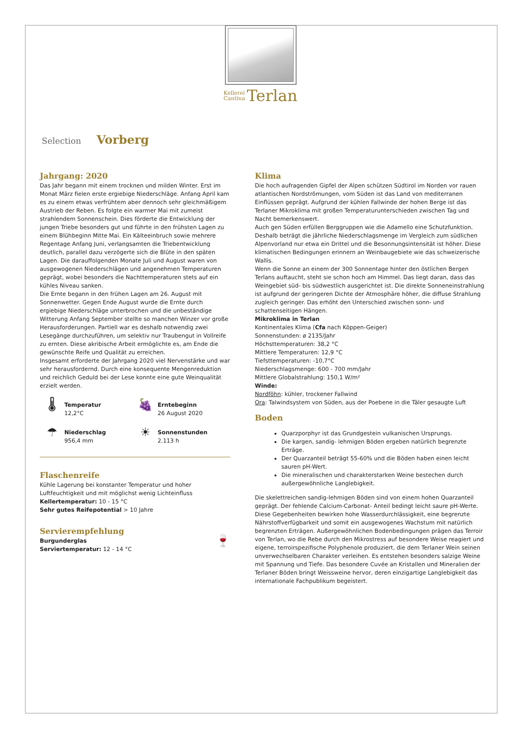Kellerei
Cantina Terlan
Selection Vorberg
Jahrgang: 2020
Das Jahr begann mit einem trocknen und milden Winter. Erst im Monat März fielen erste ergiebige Niederschläge. Anfang April kam es zu einem etwas verfrühtem aber dennoch sehr gleichmäßigem Austrieb der Reben. Es folgte ein warmer Mai mit zumeist strahlendem Sonnenschein. Dies förderte die Entwicklung der jungen Triebe besonders gut und führte in den frühsten Lagen zu einem Blühbeginn Mitte Mai. Ein Kälteeinbruch sowie mehrere Regentage Anfang Juni, verlangsamten die Triebentwicklung deutlich, parallel dazu verzögerte sich die Blüte in den späten Lagen. Die darauffolgenden Monate Juli und August waren von ausgewogenen Niederschlägen und angenehmen Temperaturen geprägt, wobei besonders die Nachttemperaturen stets auf ein kühles Niveau sanken.
Die Ernte begann in den frühen Lagen am 26. August mit Sonnenwetter. Gegen Ende August wurde die Ernte durch ergiebige Niederschläge unterbrochen und die unbeständige Witterung Anfang September stellte so manchen Winzer vor große Herausforderungen. Partiell war es deshalb notwendig zwei Lesegänge durchzuführen, um selektiv nur Traubengut in Vollreife zu ernten. Diese akribische Arbeit ermöglichte es, am Ende die gewünschte Reife und Qualität zu erreichen.
Insgesamt erforderte der Jahrgang 2020 viel Nervenstärke und war sehr herausfordernd. Durch eine konsequente Mengenreduktion und reichlich Geduld bei der Lese konnte eine gute Weinqualität erzielt werden.
🌡
Temperatur
12,2°C
🍇
Erntebeginn
26 August 2020
☂
Niederschlag
956,4 mm
☀
Sonnenstunden
2.113 h
Flaschenreife
Kühle Lagerung bei konstanter Temperatur und hoher Luftfeuchtigkeit und mit möglichst wenig Lichteinfluss
Kellertemperatur: 10 - 15 °C
Sehr gutes Reifepotential > 10 Jahre
Servierempfehlung
Burgunderglas
Serviertemperatur: 12 - 14 °C
🍷
Klima
Die hoch aufragenden Gipfel der Alpen schützen Südtirol im Norden vor rauen atlantischen Nordströmungen, vom Süden ist das Land von mediterranen Einflüssen geprägt. Aufgrund der kühlen Fallwinde der hohen Berge ist das Terlaner Mikroklima mit großen Temperaturunterschieden zwischen Tag und Nacht bemerkenswert.
Auch gen Süden erfüllen Berggruppen wie die Adamello eine Schutzfunktion. Deshalb beträgt die jährliche Niederschlagsmenge im Vergleich zum südlichen Alpenvorland nur etwa ein Drittel und die Besonnungsintensität ist höher. Diese klimatischen Bedingungen erinnern an Weinbaugebiete wie das schweizerische Wallis.
Wenn die Sonne an einem der 300 Sonnentage hinter den östlichen Bergen Terlans auftaucht, steht sie schon hoch am Himmel. Das liegt daran, dass das Weingebiet süd- bis südwestlich ausgerichtet ist. Die direkte Sonneneinstrahlung ist aufgrund der geringeren Dichte der Atmosphäre höher, die diffuse Strahlung zugleich geringer. Das erhöht den Unterschied zwischen sonn- und schattenseitigen Hängen.
Mikroklima in Terlan
Kontinentales Klima (Cfa nach Köppen-Geiger)
Sonnenstunden: ø 2135/Jahr
Höchsttemperaturen: 38,2 °C
Mittlere Temperaturen: 12,9 °C
Tiefsttemperaturen: -10,7°C
Niederschlagsmenge: 600 - 700 mm/Jahr
Mittlere Globalstrahlung: 150,1 W/m²
Winde:
Nordföhn: kühler, trockener Fallwind
Ora: Talwindsystem von Süden, aus der Poebene in die Täler gesaugte Luft
Boden
Quarzporphyr ist das Grundgestein vulkanischen Ursprungs.
Die kargen, sandig- lehmigen Böden ergeben natürlich begrenzte Erträge.
Der Quarzanteil beträgt 55-60% und die Böden haben einen leicht sauren pH-Wert.
Die mineralischen und charakterstarken Weine bestechen durch außergewöhnliche Langlebigkeit.
Die skelettreichen sandig-lehmigen Böden sind von einem hohen Quarzanteil geprägt. Der fehlende Calcium-Carbonat- Anteil bedingt leicht saure pH-Werte. Diese Gegebenheiten bewirken hohe Wasserdurchlässigkeit, eine begrenzte Nährstoffverfügbarkeit und somit ein ausgewogenes Wachstum mit natürlich begrenzten Erträgen. Außergewöhnlichen Bodenbedingungen prägen das Terroir von Terlan, wo die Rebe durch den Mikrostress auf besondere Weise reagiert und eigene, terroirspezifische Polyphenole produziert, die dem Terlaner Wein seinen unverwechselbaren Charakter verleihen. Es entstehen besonders salzige Weine mit Spannung und Tiefe. Das besondere Cuvée an Kristallen und Mineralien der Terlaner Böden bringt Weissweine hervor, deren einzigartige Langlebigkeit das internationale Fachpublikum begeistert.